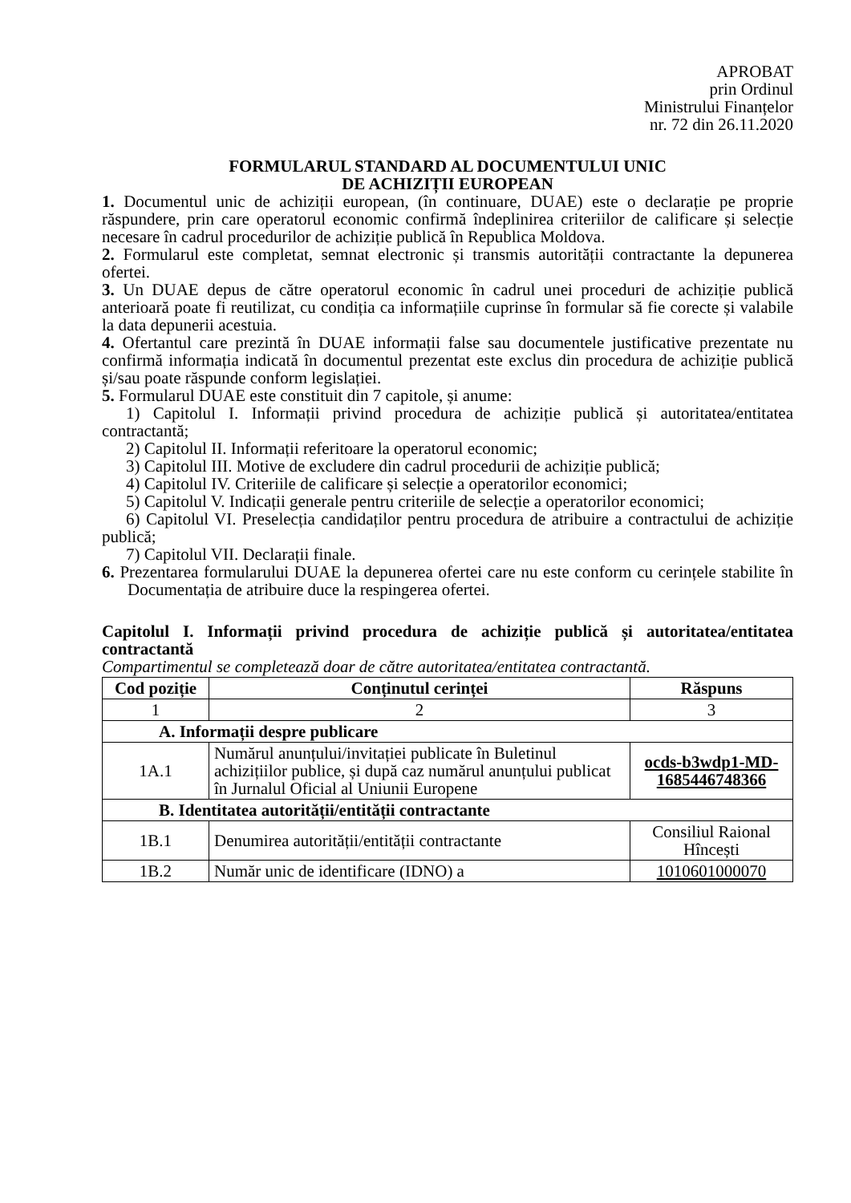APROBAT
prin Ordinul
Ministrului Finanțelor
nr. 72 din 26.11.2020
FORMULARUL STANDARD AL DOCUMENTULUI UNIC
DE ACHIZIȚII EUROPEAN
1. Documentul unic de achiziții european, (în continuare, DUAE) este o declarație pe proprie răspundere, prin care operatorul economic confirmă îndeplinirea criteriilor de calificare și selecție necesare în cadrul procedurilor de achiziție publică în Republica Moldova.
2. Formularul este completat, semnat electronic și transmis autorității contractante la depunerea ofertei.
3. Un DUAE depus de către operatorul economic în cadrul unei proceduri de achiziție publică anterioară poate fi reutilizat, cu condiția ca informațiile cuprinse în formular să fie corecte și valabile la data depunerii acestuia.
4. Ofertantul care prezintă în DUAE informații false sau documentele justificative prezentate nu confirmă informația indicată în documentul prezentat este exclus din procedura de achiziție publică și/sau poate răspunde conform legislației.
5. Formularul DUAE este constituit din 7 capitole, și anume:
1) Capitolul I. Informații privind procedura de achiziție publică și autoritatea/entitatea contractantă;
2) Capitolul II. Informații referitoare la operatorul economic;
3) Capitolul III. Motive de excludere din cadrul procedurii de achiziție publică;
4) Capitolul IV. Criteriile de calificare și selecție a operatorilor economici;
5) Capitolul V. Indicații generale pentru criteriile de selecție a operatorilor economici;
6) Capitolul VI. Preselecția candidaților pentru procedura de atribuire a contractului de achiziție publică;
7) Capitolul VII. Declarații finale.
6. Prezentarea formularului DUAE la depunerea ofertei care nu este conform cu cerințele stabilite în Documentația de atribuire duce la respingerea ofertei.
Capitolul I. Informații privind procedura de achiziție publică și autoritatea/entitatea contractantă
Compartimentul se completează doar de către autoritatea/entitatea contractantă.
| Cod poziție | Conținutul cerinței | Răspuns |
| --- | --- | --- |
| 1 | 2 | 3 |
| A. Informații despre publicare | | |
| 1A.1 | Numărul anunțului/invitației publicate în Buletinul achizițiilor publice, și după caz numărul anunțului publicat în Jurnalul Oficial al Uniunii Europene | ocds-b3wdp1-MD-1685446748366 |
| B. Identitatea autorității/entității contractante | | |
| 1B.1 | Denumirea autorității/entității contractante | Consiliul Raional Hîncești |
| 1B.2 | Număr unic de identificare (IDNO) a | 1010601000070 |